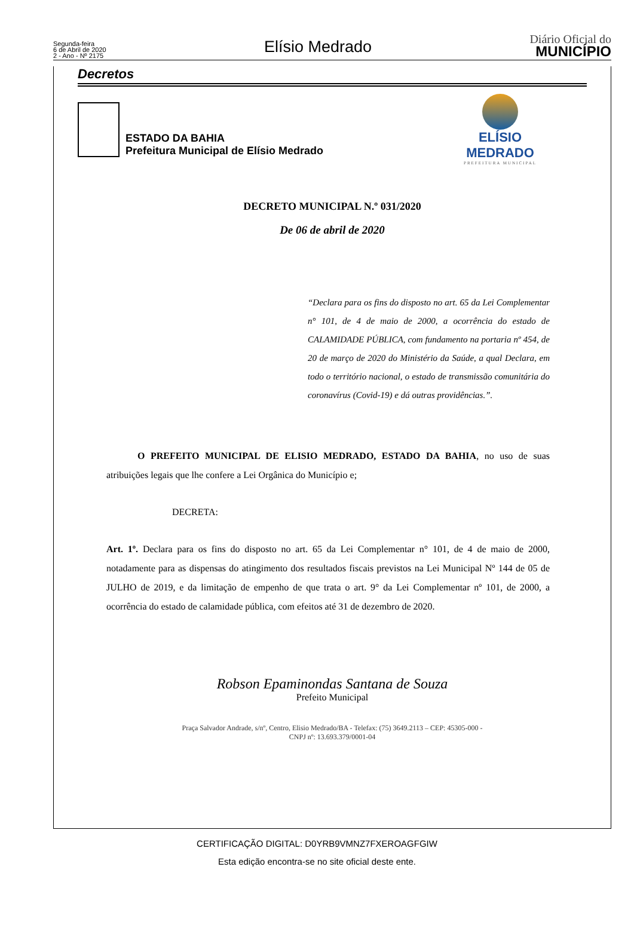Segunda-feira
6 de Abril de 2020
2 - Ano - Nº 2175
Elísio Medrado
Diário Oficial do
MUNICÍPIO
Decretos
ESTADO DA BAHIA
Prefeitura Municipal de Elísio Medrado
ELÍSIO MEDRADO
PREFEITURA MUNICIPAL
DECRETO MUNICIPAL N.º 031/2020
De 06 de abril de 2020
“Declara para os fins do disposto no art. 65 da Lei Complementar n° 101, de 4 de maio de 2000, a ocorrência do estado de CALAMIDADE PÚBLICA, com fundamento na portaria nº 454, de 20 de março de 2020 do Ministério da Saúde, a qual Declara, em todo o território nacional, o estado de transmissão comunitária do coronavírus (Covid-19) e dá outras providências.”.
O PREFEITO MUNICIPAL DE ELISIO MEDRADO, ESTADO DA BAHIA, no uso de suas atribuições legais que lhe confere a Lei Orgânica do Município e;
DECRETA:
Art. 1º. Declara para os fins do disposto no art. 65 da Lei Complementar n° 101, de 4 de maio de 2000, notadamente para as dispensas do atingimento dos resultados fiscais previstos na Lei Municipal Nº 144 de 05 de JULHO de 2019, e da limitação de empenho de que trata o art. 9° da Lei Complementar nº 101, de 2000, a ocorrência do estado de calamidade pública, com efeitos até 31 de dezembro de 2020.
Robson Epaminondas Santana de Souza
Prefeito Municipal
Praça Salvador Andrade, s/nº, Centro, Elisio Medrado/BA - Telefax: (75) 3649.2113 – CEP: 45305-000 -
CNPJ nº: 13.693.379/0001-04
CERTIFICAÇÃO DIGITAL: D0YRB9VMNZ7FXEROAGFGIW
Esta edição encontra-se no site oficial deste ente.